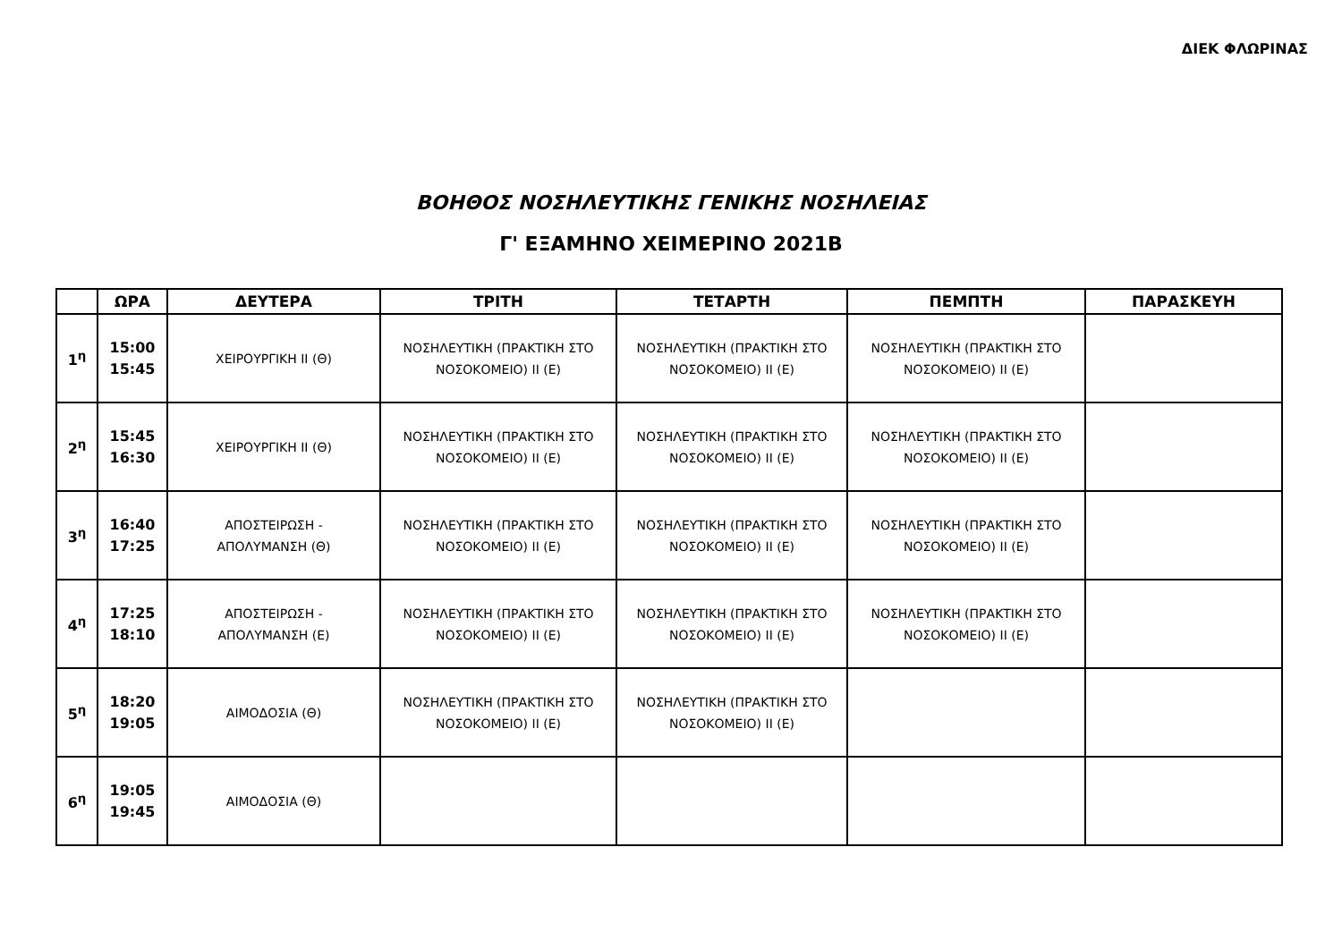ΔΙΕΚ ΦΛΩΡΙΝΑΣ
ΒΟΗΘΟΣ ΝΟΣΗΛΕΥΤΙΚΗΣ ΓΕΝΙΚΗΣ ΝΟΣΗΛΕΙΑΣ
Γ' ΕΞΑΜΗΝΟ ΧΕΙΜΕΡΙΝΟ 2021Β
| | ΩΡΑ | ΔΕΥΤΕΡΑ | ΤΡΙΤΗ | ΤΕΤΑΡΤΗ | ΠΕΜΠΤΗ | ΠΑΡΑΣΚΕΥΗ |
| --- | --- | --- | --- | --- | --- | --- |
| 1<sup>η</sup> | 15:00 15:45 | ΧΕΙΡΟΥΡΓΙΚΗ ΙΙ (Θ) | ΝΟΣΗΛΕΥΤΙΚΗ (ΠΡΑΚΤΙΚΗ ΣΤΟ ΝΟΣΟΚΟΜΕΙΟ) ΙΙ (Ε) | ΝΟΣΗΛΕΥΤΙΚΗ (ΠΡΑΚΤΙΚΗ ΣΤΟ ΝΟΣΟΚΟΜΕΙΟ) ΙΙ (Ε) | ΝΟΣΗΛΕΥΤΙΚΗ (ΠΡΑΚΤΙΚΗ ΣΤΟ ΝΟΣΟΚΟΜΕΙΟ) ΙΙ (Ε) | |
| 2<sup>η</sup> | 15:45 16:30 | ΧΕΙΡΟΥΡΓΙΚΗ ΙΙ (Θ) | ΝΟΣΗΛΕΥΤΙΚΗ (ΠΡΑΚΤΙΚΗ ΣΤΟ ΝΟΣΟΚΟΜΕΙΟ) ΙΙ (Ε) | ΝΟΣΗΛΕΥΤΙΚΗ (ΠΡΑΚΤΙΚΗ ΣΤΟ ΝΟΣΟΚΟΜΕΙΟ) ΙΙ (Ε) | ΝΟΣΗΛΕΥΤΙΚΗ (ΠΡΑΚΤΙΚΗ ΣΤΟ ΝΟΣΟΚΟΜΕΙΟ) ΙΙ (Ε) | |
| 3<sup>η</sup> | 16:40 17:25 | ΑΠΟΣΤΕΙΡΩΣΗ - ΑΠΟΛΥΜΑΝΣΗ (Θ) | ΝΟΣΗΛΕΥΤΙΚΗ (ΠΡΑΚΤΙΚΗ ΣΤΟ ΝΟΣΟΚΟΜΕΙΟ) ΙΙ (Ε) | ΝΟΣΗΛΕΥΤΙΚΗ (ΠΡΑΚΤΙΚΗ ΣΤΟ ΝΟΣΟΚΟΜΕΙΟ) ΙΙ (Ε) | ΝΟΣΗΛΕΥΤΙΚΗ (ΠΡΑΚΤΙΚΗ ΣΤΟ ΝΟΣΟΚΟΜΕΙΟ) ΙΙ (Ε) | |
| 4<sup>η</sup> | 17:25 18:10 | ΑΠΟΣΤΕΙΡΩΣΗ - ΑΠΟΛΥΜΑΝΣΗ (Ε) | ΝΟΣΗΛΕΥΤΙΚΗ (ΠΡΑΚΤΙΚΗ ΣΤΟ ΝΟΣΟΚΟΜΕΙΟ) ΙΙ (Ε) | ΝΟΣΗΛΕΥΤΙΚΗ (ΠΡΑΚΤΙΚΗ ΣΤΟ ΝΟΣΟΚΟΜΕΙΟ) ΙΙ (Ε) | ΝΟΣΗΛΕΥΤΙΚΗ (ΠΡΑΚΤΙΚΗ ΣΤΟ ΝΟΣΟΚΟΜΕΙΟ) ΙΙ (Ε) | |
| 5<sup>η</sup> | 18:20 19:05 | ΑΙΜΟΔΟΣΙΑ (Θ) | ΝΟΣΗΛΕΥΤΙΚΗ (ΠΡΑΚΤΙΚΗ ΣΤΟ ΝΟΣΟΚΟΜΕΙΟ) ΙΙ (Ε) | ΝΟΣΗΛΕΥΤΙΚΗ (ΠΡΑΚΤΙΚΗ ΣΤΟ ΝΟΣΟΚΟΜΕΙΟ) ΙΙ (Ε) | | |
| 6<sup>η</sup> | 19:05 19:45 | ΑΙΜΟΔΟΣΙΑ (Θ) | | | | |